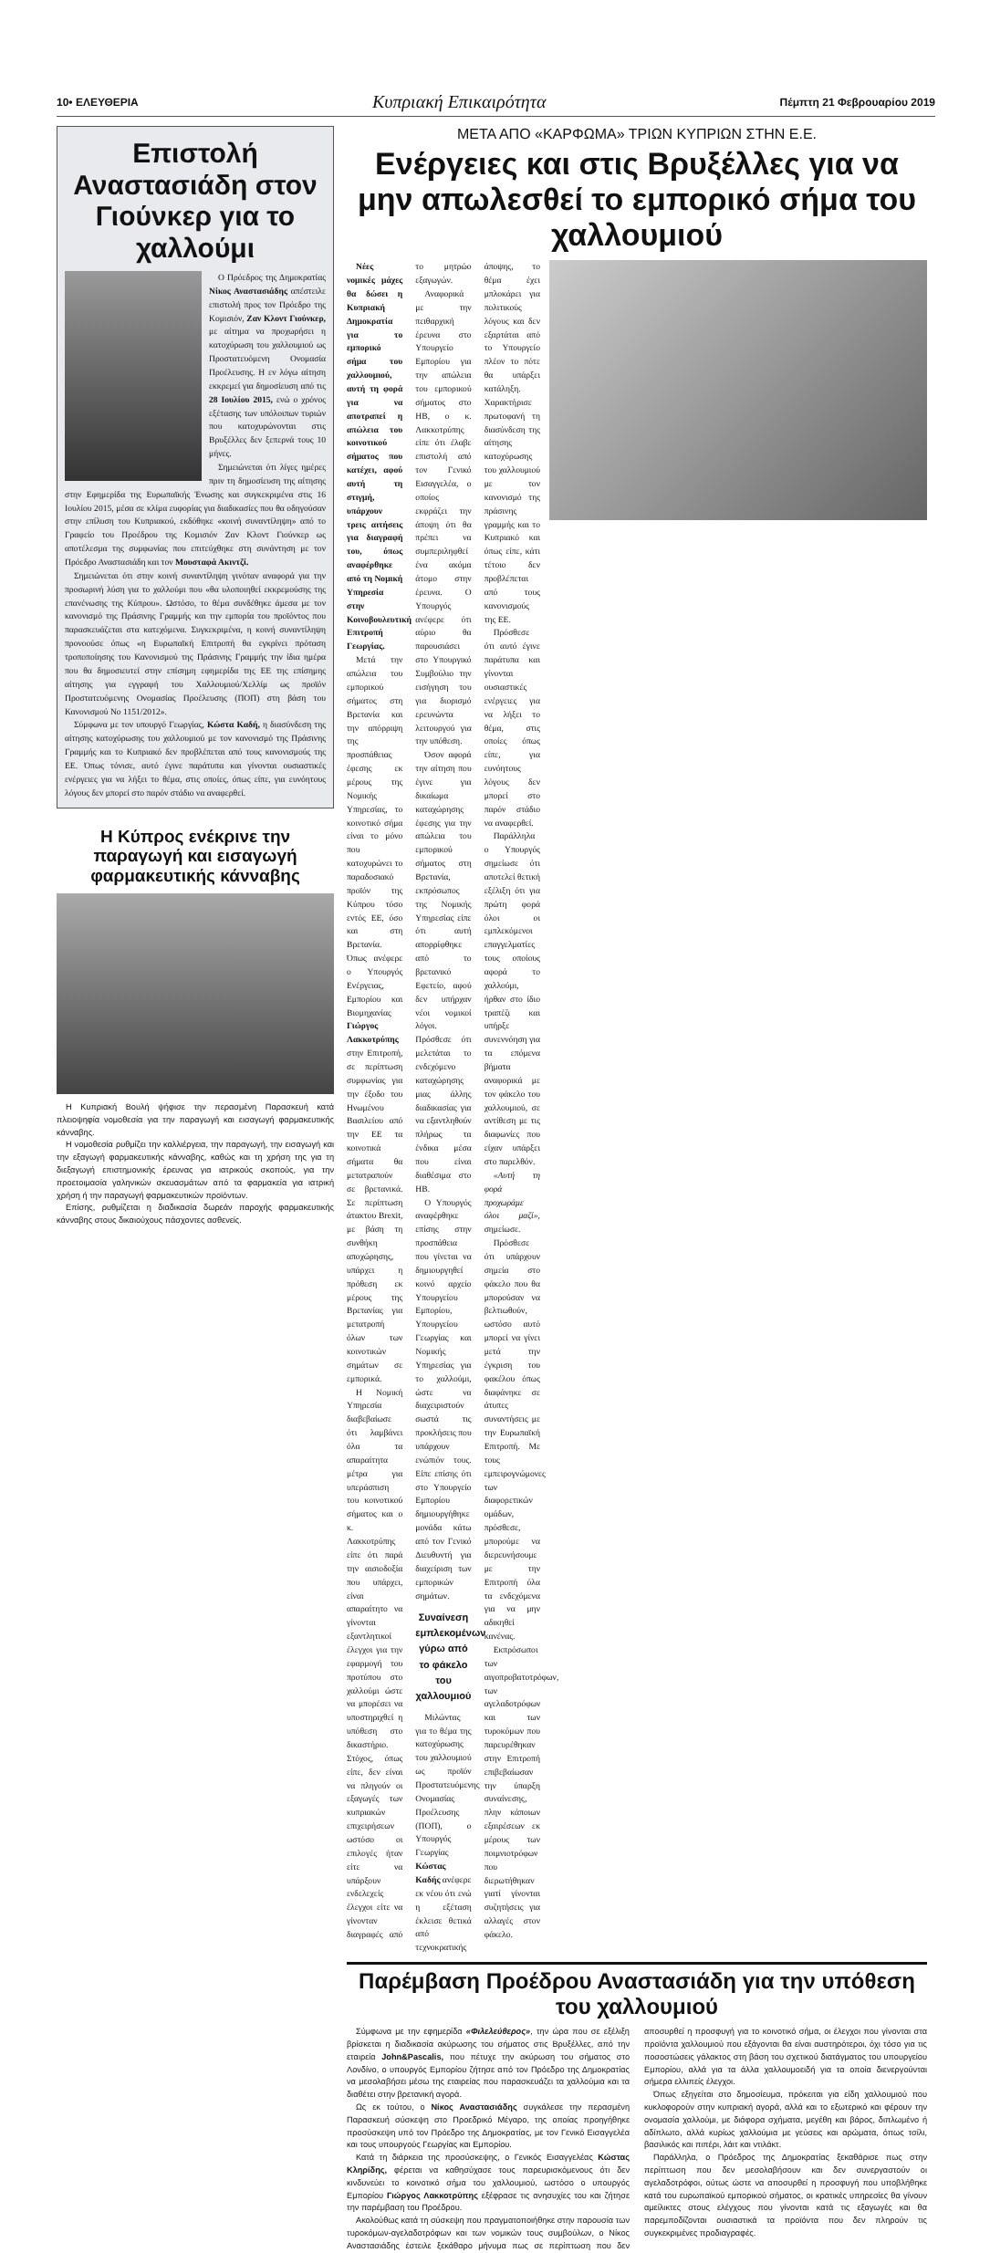10• ΕΛΕΥΘΕΡΙΑ Κυπριακή Επικαιρότητα Πέμπτη 21 Φεβρουαρίου 2019
Επιστολή Αναστασιάδη στον Γιούνκερ για το χαλλούμι
Ο Πρόεδρος της Δημοκρατίας Νίκος Αναστασιάδης απέστειλε επιστολή προς τον Πρόεδρο της Κομισιόν, Ζαν Κλοντ Γιούνκερ, με αίτημα να προχωρήσει η κατοχύρωση του χαλλουμιού ως Προστατευόμενη Ονομασία Προέλευσης. Η εν λόγω αίτηση εκκρεμεί για δημοσίευση από τις 28 Ιουλίου 2015, ενώ ο χρόνος εξέτασης των υπόλοιπων τυριών που κατοχυρώνονται στις Βρυξέλλες δεν ξεπερνά τους 10 μήνες.
Σημειώνεται ότι λίγες ημέρες πριν τη δημοσίευση της αίτησης στην Εφημερίδα της Ευρωπαϊκής Ένωσης και συγκεκριμένα στις 16 Ιουλίου 2015, μέσα σε κλίμα ευφορίας για διαδικασίες που θα οδηγούσαν στην επίλυση του Κυπριακού, εκδόθηκε «κοινή συναντίληψη» από το Γραφείο του Προέδρου της Κομισιόν Ζαν Κλοντ Γιούνκερ ως αποτέλεσμα της συμφωνίας που επιτεύχθηκε στη συνάντηση με τον Πρόεδρο Αναστασιάδη και τον Μουσταφά Ακιντζί.
Σημειώνεται ότι στην κοινή συναντίληψη γινόταν αναφορά για την προσωρινή λύση για το χαλλούμι που «θα υλοποιηθεί εκκρεμούσης της επανένωσης της Κύπρου». Ωστόσο, το θέμα συνδέθηκε άμεσα με τον κανονισμό της Πράσινης Γραμμής και την εμπορία του προϊόντος που παρασκευάζεται στα κατεχόμενα. Συγκεκριμένα, η κοινή συναντίληψη προνοούσε όπως «η Ευρωπαϊκή Επιτροπή θα εγκρίνει πρόταση τροποποίησης του Κανονισμού της Πράσινης Γραμμής την ίδια ημέρα που θα δημοσιευτεί στην επίσημη εφημερίδα της ΕΕ της επίσημης αίτησης για εγγραφή του Χαλλουμιού/Χελλίμ ως προϊόν Προστατευόμενης Ονομασίας Προέλευσης (ΠΟΠ) στη βάση του Κανονισμού Νο 1151/2012».
Σύμφωνα με τον υπουργό Γεωργίας, Κώστα Καδή, η διασύνδεση της αίτησης κατοχύρωσης του χαλλουμιού με τον κανονισμό της Πράσινης Γραμμής και το Κυπριακό δεν προβλέπεται από τους κανονισμούς της ΕΕ. Όπως τόνισε, αυτό έγινε παράτυπα και γίνονται ουσιαστικές ενέργειες για να λήξει το θέμα, στις οποίες, όπως είπε, για ευνόητους λόγους δεν μπορεί στο παρόν στάδιο να αναφερθεί.
Η Κύπρος ενέκρινε την παραγωγή και εισαγωγή φαρμακευτικής κάνναβης
Η Κυπριακή Βουλή ψήφισε την περασμένη Παρασκευή κατά πλειοψηφία νομοθεσία για την παραγωγή και εισαγωγή φαρμακευτικής κάνναβης.
Η νομοθεσία ρυθμίζει την καλλιέργεια, την παραγωγή, την εισαγωγή και την εξαγωγή φαρμακευτικής κάνναβης, καθώς και τη χρήση της για τη διεξαγωγή επιστημονικής έρευνας για ιατρικούς σκοπούς, για την προετοιμασία γαληνικών σκευασμάτων από τα φαρμακεία για ιατρική χρήση ή την παραγωγή φαρμακευτικών προϊόντων.
Επίσης, ρυθμίζεται η διαδικασία δωρεάν παροχής φαρμακευτικής κάνναβης στους δικαιούχους πάσχοντες ασθενείς.
ΜΕΤΑ ΑΠΟ «ΚΑΡΦΩΜΑ» ΤΡΙΩΝ ΚΥΠΡΙΩΝ ΣΤΗΝ Ε.Ε.
Ενέργειες και στις Βρυξέλλες για να μην απωλεσθεί το εμπορικό σήμα του χαλλουμιού
Νέες νομικές μάχες θα δώσει η Κυπριακή Δημοκρατία για το εμπορικό σήμα του χαλλουμιού, αυτή τη φορά για να αποτραπεί η απώλεια του κοινοτικού σήματος που κατέχει, αφού αυτή τη στιγμή, υπάρχουν τρεις αιτήσεις για διαγραφή του, όπως αναφέρθηκε από τη Νομική Υπηρεσία στην Κοινοβουλευτική Επιτροπή Γεωργίας.
Μετά την απώλεια του εμπορικού σήματος στη Βρετανία και την απόρριψη της προσπάθειας έφεσης εκ μέρους της Νομικής Υπηρεσίας, το κοινοτικό σήμα είναι το μόνο που κατοχυρώνει το παραδοσιακό προϊόν της Κύπρου τόσο εντός ΕΕ, όσο και στη Βρετανία. Όπως ανέφερε ο Υπουργός Ενέργειας, Εμπορίου και Βιομηχανίας Γιώργος Λακκοτρύπης στην Επιτροπή, σε περίπτωση συμφωνίας για την έξοδο του Ηνωμένου Βασιλείου από την ΕΕ τα κοινοτικά σήματα θα μετατραπούν σε βρετανικά. Σε περίπτωση άτακτου Brexit, με βάση τη συνθήκη αποχώρησης, υπάρχει η πρόθεση εκ μέρους της Βρετανίας για μετατροπή όλων των κοινοτικών σημάτων σε εμπορικά.
Η Νομική Υπηρεσία διαβεβαίωσε ότι λαμβάνει όλα τα απαραίτητα μέτρα για υπεράσπιση του κοινοτικού σήματος και ο κ. Λακκοτρύπης είπε ότι παρά την αισιοδοξία που υπάρχει, είναι απαραίτητο να γίνονται εξαντλητικοί έλεγχοι για την εφαρμογή του προτύπου στο χαλλούμι ώστε να μπορέσει να υποστηριχθεί η υπόθεση στο δικαστήριο. Στόχος, όπως είπε, δεν είναι να πληγούν οι εξαγωγές των κυπριακών επιχειρήσεων ωστόσο οι επιλογές ήταν είτε να υπάρξουν ενδελεχείς έλεγχοι είτε να γίνονταν διαγραφές από το μητρώο εξαγωγών.
Αναφορικά με την πειθαρχική έρευνα στο Υπουργείο Εμπορίου για την απώλεια του εμπορικού σήματος στο ΗΒ, ο κ. Λακκοτρύπης είπε ότι έλαβε επιστολή από τον Γενικό Εισαγγελέα, ο οποίος εκφράζει την άποψη ότι θα πρέπει να συμπεριληφθεί ένα ακόμα άτομο στην έρευνα. Ο Υπουργός ανέφερε ότι αύριο θα παρουσιάσει στο Υπουργικό Συμβούλιο την εισήγηση του για διορισμό ερευνώντα λειτουργού για την υπόθεση.
Όσον αφορά την αίτηση που έγινε για δικαίωμα καταχώρησης έφεσης για την απώλεια του εμπορικού σήματος στη Βρετανία, εκπρόσωπος της Νομικής Υπηρεσίας είπε ότι αυτή απορρίφθηκε από το βρετανικό Εφετείο, αφού δεν υπήρχαν νέοι νομικοί λόγοι. Πρόσθεσε ότι μελετάται το ενδεχόμενο καταχώρησης μιας άλλης διαδικασίας για να εξαντληθούν πλήρως τα ένδικα μέσα που είναι διαθέσιμα στο ΗΒ.
Ο Υπουργός αναφέρθηκε επίσης στην προσπάθεια που γίνεται να δημιουργηθεί κοινό αρχείο Υπουργείου Εμπορίου, Υπουργείου Γεωργίας και Νομικής Υπηρεσίας για το χαλλούμι, ώστε να διαχειριστούν σωστά τις προκλήσεις που υπάρχουν ενώπιόν τους. Είπε επίσης ότι στο Υπουργείο Εμπορίου δημιουργήθηκε μονάδα κάτω από τον Γενικό Διευθυντή για διαχείριση των εμπορικών σημάτων.
Συναίνεση εμπλεκομένων γύρω από το φάκελο του χαλλουμιού
Μιλώντας για το θέμα της κατοχύρωσης του χαλλουμιού ως προϊόν Προστατευόμενης Ονομασίας Προέλευσης (ΠΟΠ), ο Υπουργός Γεωργίας Κώστας Καδής ανέφερε εκ νέου ότι ενώ η εξέταση έκλεισε θετικά από τεχνοκρατικής άποψης, το θέμα έχει μπλοκάρει για πολιτικούς λόγους και δεν εξαρτάται από το Υπουργείο πλέον το πότε θα υπάρξει κατάληξη. Χαρακτήρισε πρωτοφανή τη διασύνδεση της αίτησης κατοχύρωσης του χαλλουμιού με τον κανονισμό της πράσινης γραμμής και το Κυπριακό και όπως είπε, κάτι τέτοιο δεν προβλέπεται από τους κανονισμούς της ΕΕ.
Πρόσθεσε ότι αυτό έγινε παράτυπα και γίνονται ουσιαστικές ενέργειες για να λήξει το θέμα, στις οποίες όπως είπε, για ευνόητους λόγους δεν μπορεί στο παρόν στάδιο να αναφερθεί.
Παράλληλα ο Υπουργός σημείωσε ότι αποτελεί θετική εξέλιξη ότι για πρώτη φορά όλοι οι εμπλεκόμενοι επαγγελματίες τους οποίους αφορά το χαλλούμι, ήρθαν στο ίδιο τραπέζι και υπήρξε συνεννόηση για τα επόμενα βήματα αναφορικά με τον φάκελο του χαλλουμιού, σε αντίθεση με τις διαφωνίες που είχαν υπάρξει στο παρελθόν.
«Αυτή τη φορά προχωράμε όλοι μαζί», σημείωσε.
Πρόσθεσε ότι υπάρχουν σημεία στο φάκελο που θα μπορούσαν να βελτιωθούν, ωστόσο αυτό μπορεί να γίνει μετά την έγκριση του φακέλου όπως διαφάνηκε σε άτυπες συναντήσεις με την Ευρωπαϊκή Επιτροπή. Με τους εμπειρογνώμονες των διαφορετικών ομάδων, πρόσθεσε, μπορούμε να διερευνήσουμε με την Επιτροπή όλα τα ενδεχόμενα για να μην αδικηθεί κανένας.
Εκπρόσωποι των αιγοπροβατοτρόφων, των αγελαδοτρόφων και των τυροκόμων που παρευρέθηκαν στην Επιτροπή επιβεβαίωσαν την ύπαρξη συναίνεσης, πλην κάποιων εξαιρέσεων εκ μέρους των ποιμνιοτρόφων που διερωτήθηκαν γιατί γίνονται συζητήσεις για αλλαγές στον φάκελο.
Παρέμβαση Προέδρου Αναστασιάδη για την υπόθεση του χαλλουμιού
Σύμφωνα με την εφημερίδα «Φιλελεύθερος», την ώρα που σε εξέλιξη βρίσκεται η διαδικασία ακύρωσης του σήματος στις Βρυξέλλες, από την εταιρεία John&Pascalis, που πέτυχε την ακύρωση του σήματος στο Λονδίνο, ο υπουργός Εμπορίου ζήτησε από τον Πρόεδρο της Δημοκρατίας να μεσολαβήσει μέσω της εταιρείας που παρασκευάζει τα χαλλούμια και τα διαθέτει στην βρετανική αγορά.
Ως εκ τούτου, ο Νίκος Αναστασιάδης συγκάλεσε την περασμένη Παρασκευή σύσκεψη στο Προεδρικό Μέγαρο, της οποίας προηγήθηκε προσύσκεψη υπό τον Πρόεδρο της Δημοκρατίας, με τον Γενικό Εισαγγελέα και τους υπουργούς Γεωργίας και Εμπορίου.
Κατά τη διάρκεια της προσύσκεψης, ο Γενικός Εισαγγελέας Κώστας Κληρίδης, φέρεται να καθησύχασε τους παρευρισκόμενους ότι δεν κινδυνεύει το κοινοτικό σήμα του χαλλουμιού, ωστόσο ο υπουργός Εμπορίου Γιώργος Λακκοτρύπης εξέφρασε τις ανησυχίες του και ζήτησε την παρέμβαση του Προέδρου.
Ακολούθως κατά τη σύσκεψη που πραγματοποιήθηκε στην παρουσία των τυροκόμων-αγελαδοτρόφων και των νομικών τους συμβούλων, ο Νίκος Αναστασιάδης έστειλε ξεκάθαρο μήνυμα πως σε περίπτωση που δεν αποσυρθεί η προσφυγή για το κοινοτικό σήμα, οι έλεγχοι που γίνονται στα προϊόντα χαλλουμιού που εξάγονται θα είναι αυστηρότεροι, όχι τόσο για τις ποσοστώσεις γάλακτος στη βάση του σχετικού διατάγματος του υπουργείου Εμπορίου, αλλά για τα άλλα χαλλουμοειδή για τα οποία διενεργούνται σήμερα ελλιπείς έλεγχοι.
Όπως εξηγείται στο δημοσίευμα, πρόκειται για είδη χαλλουμιού που κυκλοφορούν στην κυπριακή αγορά, αλλά και το εξωτερικό και φέρουν την ονομασία χαλλούμι, με διάφορα σχήματα, μεγέθη και βάρος, διπλωμένο ή αδίπλωτο, αλλά κυρίως χαλλούμια με γεύσεις και αρώματα, όπως τσίλι, βασιλικός και πιπέρι, λάιτ και ντιλάκτ.
Παράλληλα, ο Πρόεδρος της Δημοκρατίας ξεκαθάρισε πως στην περίπτωση που δεν μεσολαβήσουν και δεν συνεργαστούν οι αγελαδοτρόφοι, ούτως ώστε να αποσυρθεί η προσφυγή που υποβλήθηκε κατά του ευρωπαϊκού εμπορικού σήματος, οι κρατικές υπηρεσίες θα γίνουν αμείλικτες στους ελέγχους που γίνονται κατά τις εξαγωγές και θα παρεμποδίζονται ουσιαστικά τα προϊόντα που δεν πληρούν τις συγκεκριμένες προδιαγραφές.